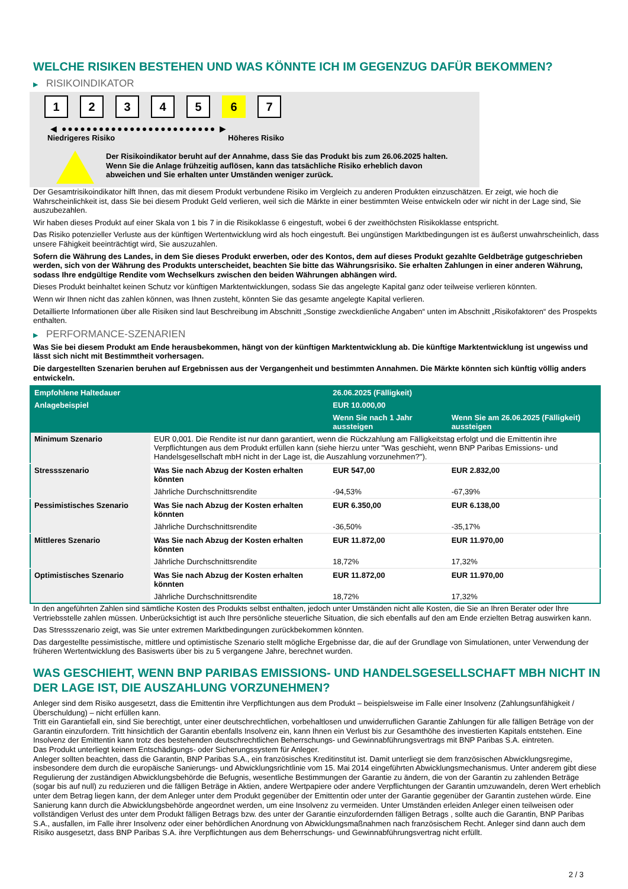WELCHE RISIKEN BESTEHEN UND WAS KÖNNTE ICH IM GEGENZUG DAFÜR BEKOMMEN?
▶ RISIKOINDIKATOR
1 2 3 4 5 6 7
◀ ●●●●●●●●●●●●●●●●●●●●●●●●● ▶
Niedrigeres Risiko Höheres Risiko
Der Risikoindikator beruht auf der Annahme, dass Sie das Produkt bis zum 26.06.2025 halten.
Wenn Sie die Anlage frühzeitig auflösen, kann das tatsächliche Risiko erheblich davon abweichen und Sie erhalten unter Umständen weniger zurück.
Der Gesamtrisikoindikator hilft Ihnen, das mit diesem Produkt verbundene Risiko im Vergleich zu anderen Produkten einzuschätzen. Er zeigt, wie hoch die Wahrscheinlichkeit ist, dass Sie bei diesem Produkt Geld verlieren, weil sich die Märkte in einer bestimmten Weise entwickeln oder wir nicht in der Lage sind, Sie auszubezahlen.
Wir haben dieses Produkt auf einer Skala von 1 bis 7 in die Risikoklasse 6 eingestuft, wobei 6 der zweithöchsten Risikoklasse entspricht.
Das Risiko potenzieller Verluste aus der künftigen Wertentwicklung wird als hoch eingestuft. Bei ungünstigen Marktbedingungen ist es äußerst unwahrscheinlich, dass unsere Fähigkeit beeinträchtigt wird, Sie auszuzahlen.
Sofern die Währung des Landes, in dem Sie dieses Produkt erwerben, oder des Kontos, dem auf dieses Produkt gezahlte Geldbeträge gutgeschrieben werden, sich von der Währung des Produkts unterscheidet, beachten Sie bitte das Währungsrisiko. Sie erhalten Zahlungen in einer anderen Währung, sodass Ihre endgültige Rendite vom Wechselkurs zwischen den beiden Währungen abhängen wird.
Dieses Produkt beinhaltet keinen Schutz vor künftigen Marktentwicklungen, sodass Sie das angelegte Kapital ganz oder teilweise verlieren könnten.
Wenn wir Ihnen nicht das zahlen können, was Ihnen zusteht, könnten Sie das gesamte angelegte Kapital verlieren.
Detaillierte Informationen über alle Risiken sind laut Beschreibung im Abschnitt „Sonstige zweckdienliche Angaben“ unten im Abschnitt „Risikofaktoren“ des Prospekts enthalten.
▶ PERFORMANCE-SZENARIEN
Was Sie bei diesem Produkt am Ende herausbekommen, hängt von der künftigen Marktentwicklung ab. Die künftige Marktentwicklung ist ungewiss und lässt sich nicht mit Bestimmtheit vorhersagen.
Die dargestellten Szenarien beruhen auf Ergebnissen aus der Vergangenheit und bestimmten Annahmen. Die Märkte könnten sich künftig völlig anders entwickeln.
| Empfohlene Haltedauer | | 26.06.2025 (Fälligkeit) | |
| --- | --- | --- | --- |
| Anlagebeispiel | | EUR 10.000,00 | |
| | | Wenn Sie nach 1 Jahr aussteigen | Wenn Sie am 26.06.2025 (Fälligkeit) aussteigen |
| Minimum Szenario | EUR 0,001. Die Rendite ist nur dann garantiert, wenn die Rückzahlung am Fälligkeitstag erfolgt und die Emittentin ihre Verpflichtungen aus dem Produkt erfüllen kann (siehe hierzu unter "Was geschieht, wenn BNP Paribas Emissions- und Handelsgesellschaft mbH nicht in der Lage ist, die Auszahlung vorzunehmen?"). | | |
| Stressszenario | Was Sie nach Abzug der Kosten erhalten könnten | EUR 547,00 | EUR 2.832,00 |
| | Jährliche Durchschnittsrendite | -94,53% | -67,39% |
| Pessimistisches Szenario | Was Sie nach Abzug der Kosten erhalten könnten | EUR 6.350,00 | EUR 6.138,00 |
| | Jährliche Durchschnittsrendite | -36,50% | -35,17% |
| Mittleres Szenario | Was Sie nach Abzug der Kosten erhalten könnten | EUR 11.872,00 | EUR 11.970,00 |
| | Jährliche Durchschnittsrendite | 18,72% | 17,32% |
| Optimistisches Szenario | Was Sie nach Abzug der Kosten erhalten könnten | EUR 11.872,00 | EUR 11.970,00 |
| | Jährliche Durchschnittsrendite | 18,72% | 17,32% |
In den angeführten Zahlen sind sämtliche Kosten des Produkts selbst enthalten, jedoch unter Umständen nicht alle Kosten, die Sie an Ihren Berater oder Ihre Vertriebsstelle zahlen müssen. Unberücksichtigt ist auch Ihre persönliche steuerliche Situation, die sich ebenfalls auf den am Ende erzielten Betrag auswirken kann.
Das Stressszenario zeigt, was Sie unter extremen Marktbedingungen zurückbekommen könnten.
Das dargestellte pessimistische, mittlere und optimistische Szenario stellt mögliche Ergebnisse dar, die auf der Grundlage von Simulationen, unter Verwendung der früheren Wertentwicklung des Basiswerts über bis zu 5 vergangene Jahre, berechnet wurden.
WAS GESCHIEHT, WENN BNP PARIBAS EMISSIONS- UND HANDELSGESELLSCHAFT MBH NICHT IN DER LAGE IST, DIE AUSZAHLUNG VORZUNEHMEN?
Anleger sind dem Risiko ausgesetzt, dass die Emittentin ihre Verpflichtungen aus dem Produkt – beispielsweise im Falle einer Insolvenz (Zahlungsunfähigkeit / Überschuldung) – nicht erfüllen kann.
Tritt ein Garantiefall ein, sind Sie berechtigt, unter einer deutschrechtlichen, vorbehaltlosen und unwiderruflichen Garantie Zahlungen für alle fälligen Beträge von der Garantin einzufordern. Tritt hinsichtlich der Garantin ebenfalls Insolvenz ein, kann Ihnen ein Verlust bis zur Gesamthöhe des investierten Kapitals entstehen. Eine Insolvenz der Emittentin kann trotz des bestehenden deutschrechtlichen Beherrschungs- und Gewinnabführungsvertrags mit BNP Paribas S.A. eintreten.
Das Produkt unterliegt keinem Entschädigungs- oder Sicherungssystem für Anleger.
Anleger sollten beachten, dass die Garantin, BNP Paribas S.A., ein französisches Kreditinstitut ist. Damit unterliegt sie dem französischen Abwicklungsregime, insbesondere dem durch die europäische Sanierungs- und Abwicklungsrichtlinie vom 15. Mai 2014 eingeführten Abwicklungsmechanismus. Unter anderem gibt diese Regulierung der zuständigen Abwicklungsbehörde die Befugnis, wesentliche Bestimmungen der Garantie zu ändern, die von der Garantin zu zahlenden Beträge (sogar bis auf null) zu reduzieren und die fälligen Beträge in Aktien, andere Wertpapiere oder andere Verpflichtungen der Garantin umzuwandeln, deren Wert erheblich unter dem Betrag liegen kann, der dem Anleger unter dem Produkt gegenüber der Emittentin oder unter der Garantie gegenüber der Garantin zustehen würde. Eine Sanierung kann durch die Abwicklungsbehörde angeordnet werden, um eine Insolvenz zu vermeiden. Unter Umständen erleiden Anleger einen teilweisen oder vollständigen Verlust des unter dem Produkt fälligen Betrags bzw. des unter der Garantie einzufordernden fälligen Betrags , sollte auch die Garantin, BNP Paribas S.A., ausfallen, im Falle ihrer Insolvenz oder einer behördlichen Anordnung von Abwicklungsmaßnahmen nach französischem Recht. Anleger sind dann auch dem Risiko ausgesetzt, dass BNP Paribas S.A. ihre Verpflichtungen aus dem Beherrschungs- und Gewinnabführungsvertrag nicht erfüllt.
2 / 3